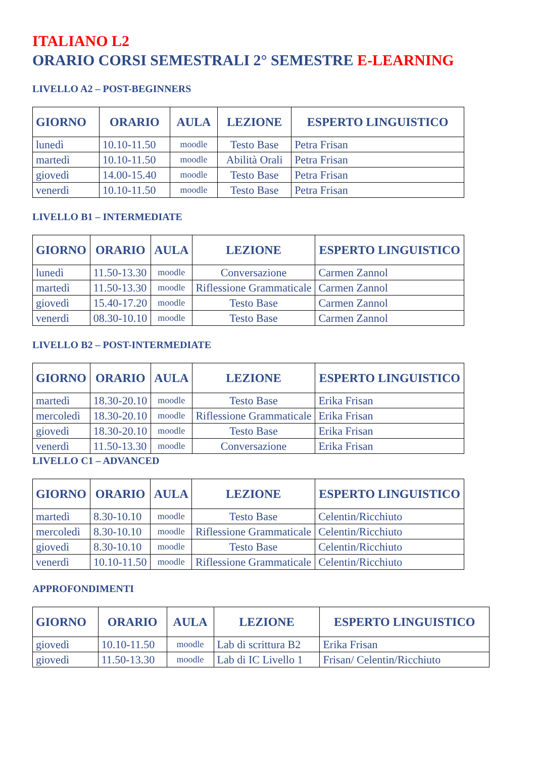ITALIANO L2
ORARIO CORSI SEMESTRALI 2° SEMESTRE E-LEARNING
LIVELLO A2 – POST-BEGINNERS
| GIORNO | ORARIO | AULA | LEZIONE | ESPERTO LINGUISTICO |
| --- | --- | --- | --- | --- |
| lunedì | 10.10-11.50 | moodle | Testo Base | Petra Frisan |
| martedì | 10.10-11.50 | moodle | Abilità Orali | Petra Frisan |
| giovedì | 14.00-15.40 | moodle | Testo Base | Petra Frisan |
| venerdì | 10.10-11.50 | moodle | Testo Base | Petra Frisan |
LIVELLO B1 – INTERMEDIATE
| GIORNO | ORARIO | AULA | LEZIONE | ESPERTO LINGUISTICO |
| --- | --- | --- | --- | --- |
| lunedì | 11.50-13.30 | moodle | Conversazione | Carmen Zannol |
| martedì | 11.50-13.30 | moodle | Riflessione Grammaticale | Carmen Zannol |
| giovedì | 15.40-17.20 | moodle | Testo Base | Carmen Zannol |
| venerdì | 08.30-10.10 | moodle | Testo Base | Carmen Zannol |
LIVELLO B2 – POST-INTERMEDIATE
| GIORNO | ORARIO | AULA | LEZIONE | ESPERTO LINGUISTICO |
| --- | --- | --- | --- | --- |
| martedì | 18.30-20.10 | moodle | Testo Base | Erika Frisan |
| mercoledì | 18.30-20.10 | moodle | Riflessione Grammaticale | Erika Frisan |
| giovedì | 18.30-20.10 | moodle | Testo Base | Erika Frisan |
| venerdì | 11.50-13.30 | moodle | Conversazione | Erika Frisan |
LIVELLO C1 – ADVANCED
| GIORNO | ORARIO | AULA | LEZIONE | ESPERTO LINGUISTICO |
| --- | --- | --- | --- | --- |
| martedì | 8.30-10.10 | moodle | Testo Base | Celentin/Ricchiuto |
| mercoledì | 8.30-10.10 | moodle | Riflessione Grammaticale | Celentin/Ricchiuto |
| giovedì | 8.30-10.10 | moodle | Testo Base | Celentin/Ricchiuto |
| venerdì | 10.10-11.50 | moodle | Riflessione Grammaticale | Celentin/Ricchiuto |
APPROFONDIMENTI
| GIORNO | ORARIO | AULA | LEZIONE | ESPERTO LINGUISTICO |
| --- | --- | --- | --- | --- |
| giovedì | 10.10-11.50 | moodle | Lab di scrittura B2 | Erika Frisan |
| giovedì | 11.50-13.30 | moodle | Lab di IC Livello 1 | Frisan/ Celentin/Ricchiuto |